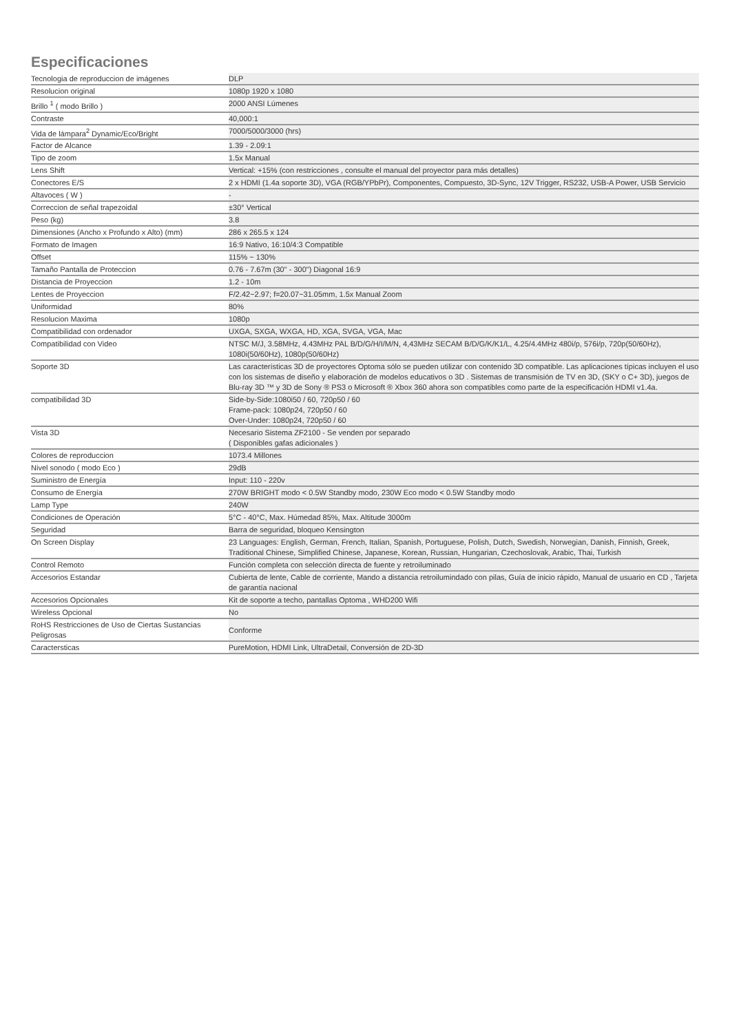Especificaciones
| Tecnologia de reproduccion de imágenes | DLP |
| Resolucion original | 1080p 1920 x 1080 |
| Brillo <sup>1</sup> ( modo Brillo ) | 2000 ANSI Lúmenes |
| Contraste | 40,000:1 |
| Vida de lámpara<sup>2</sup> Dynamic/Eco/Bright | 7000/5000/3000 (hrs) |
| Factor de Alcance | 1.39 - 2.09:1 |
| Tipo de zoom | 1.5x Manual |
| Lens Shift | Vertical: +15% (con restricciones , consulte el manual del proyector para más detalles) |
| Conectores E/S | 2 x HDMI (1.4a soporte 3D), VGA (RGB/YPbPr), Componentes, Compuesto, 3D-Sync, 12V Trigger, RS232, USB-A Power, USB Servicio |
| Altavoces ( W ) | - |
| Correccion de señal trapezoidal | ±30° Vertical |
| Peso (kg) | 3.8 |
| Dimensiones (Ancho x Profundo x Alto) (mm) | 286 x 265.5 x 124 |
| Formato de Imagen | 16:9 Nativo, 16:10/4:3 Compatible |
| Offset | 115% ~ 130% |
| Tamaño Pantalla de Proteccion | 0.76 - 7.67m (30" - 300") Diagonal 16:9 |
| Distancia de Proyeccion | 1.2 - 10m |
| Lentes de Proyeccion | F/2.42~2.97; f=20.07~31.05mm, 1.5x Manual Zoom |
| Uniformidad | 80% |
| Resolucion Maxima | 1080p |
| Compatibilidad con ordenador | UXGA, SXGA, WXGA, HD, XGA, SVGA, VGA, Mac |
| Compatibilidad con Video | NTSC M/J, 3.58MHz, 4.43MHz PAL B/D/G/H/I/M/N, 4,43MHz SECAM B/D/G/K/K1/L, 4.25/4.4MHz 480i/p, 576i/p, 720p(50/60Hz), 1080i(50/60Hz), 1080p(50/60Hz) |
| Soporte 3D | Las características 3D de proyectores Optoma sólo se pueden utilizar con contenido 3D compatible. Las aplicaciones típicas incluyen el uso con los sistemas de diseño y elaboración de modelos educativos o 3D . Sistemas de transmisión de TV en 3D, (SKY o C+ 3D), juegos de Blu-ray 3D ™ y 3D de Sony ® PS3 o Microsoft ® Xbox 360 ahora son compatibles como parte de la especificación HDMI v1.4a. |
| compatibilidad 3D | Side-by-Side:1080i50 / 60, 720p50 / 60 Frame-pack: 1080p24, 720p50 / 60 Over-Under: 1080p24, 720p50 / 60 |
| Vista 3D | Necesario Sistema ZF2100 - Se venden por separado ( Disponibles gafas adicionales ) |
| Colores de reproduccion | 1073.4 Millones |
| Nivel sonodo ( modo Eco ) | 29dB |
| Suministro de Energía | Input: 110 - 220v |
| Consumo de Energía | 270W BRIGHT modo < 0.5W Standby modo, 230W Eco modo < 0.5W Standby modo |
| Lamp Type | 240W |
| Condiciones de Operación | 5°C - 40°C, Max. Húmedad 85%, Max. Altitude 3000m |
| Seguridad | Barra de seguridad, bloqueo Kensington |
| On Screen Display | 23 Languages: English, German, French, Italian, Spanish, Portuguese, Polish, Dutch, Swedish, Norwegian, Danish, Finnish, Greek, Traditional Chinese, Simplified Chinese, Japanese, Korean, Russian, Hungarian, Czechoslovak, Arabic, Thai, Turkish |
| Control Remoto | Función completa con selección directa de fuente y retroiluminado |
| Accesorios Estandar | Cubierta de lente, Cable de corriente, Mando a distancia retroilumindado con pilas, Guía de inicio rápido, Manual de usuario en CD , Tarjeta de garantía nacional |
| Accesorios Opcionales | Kit de soporte a techo, pantallas Optoma , WHD200 Wifi |
| Wireless Opcional | No |
| RoHS Restricciones de Uso de Ciertas Sustancias Peligrosas | Conforme |
| Caractersticas | PureMotion, HDMI Link, UltraDetail, Conversión de 2D-3D |